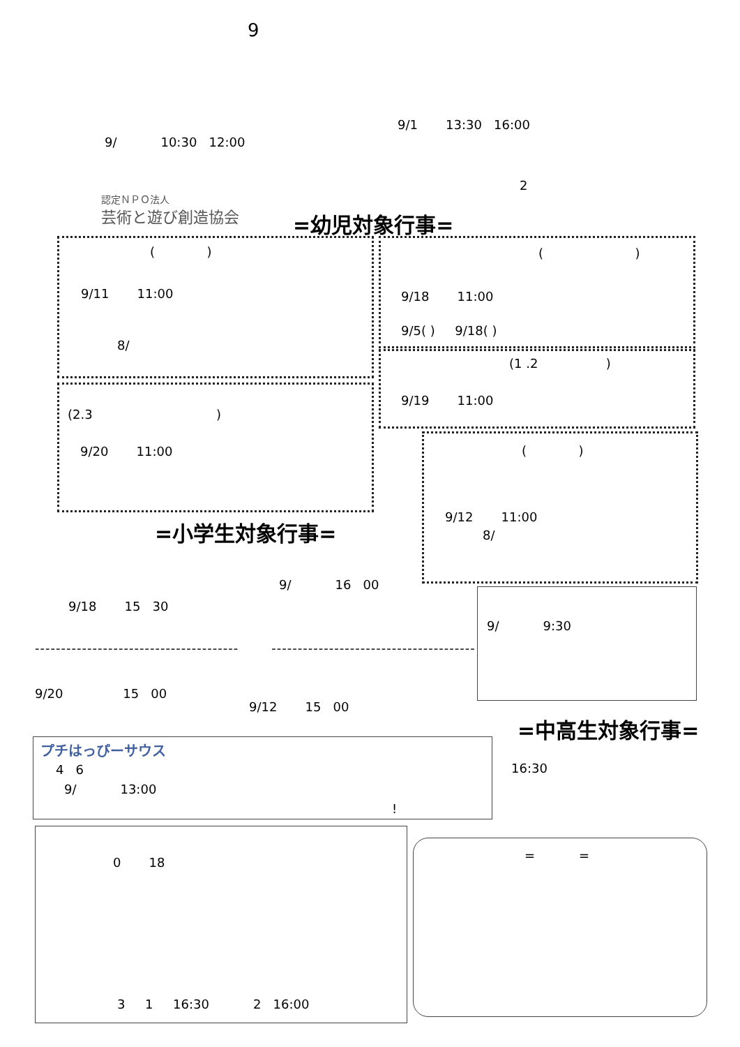9
9/ 10:30 12:00
9/1 13:30 16:00
2
認定ＮＰＯ法人
芸術と遊び創造協会 =幼児対象行事=
( )
9/11 11:00
8/
( )
9/18 11:00
9/5( ) 9/18( )
(1 .2 )
9/19 11:00
(2.3 )
9/20 11:00 ( )
9/12 11:00
8/
=小学生対象行事=
9/18 15 30
9/ 16 00
9/ 9:30
--------------------------------------- ---------------------------------------
9/20 15 00
9/12 15 00
=中高生対象行事=
プチはっぴーサウス
4 6
9/ 13:00
!
16:30
0 18
3 1 16:30 2 16:00
= =